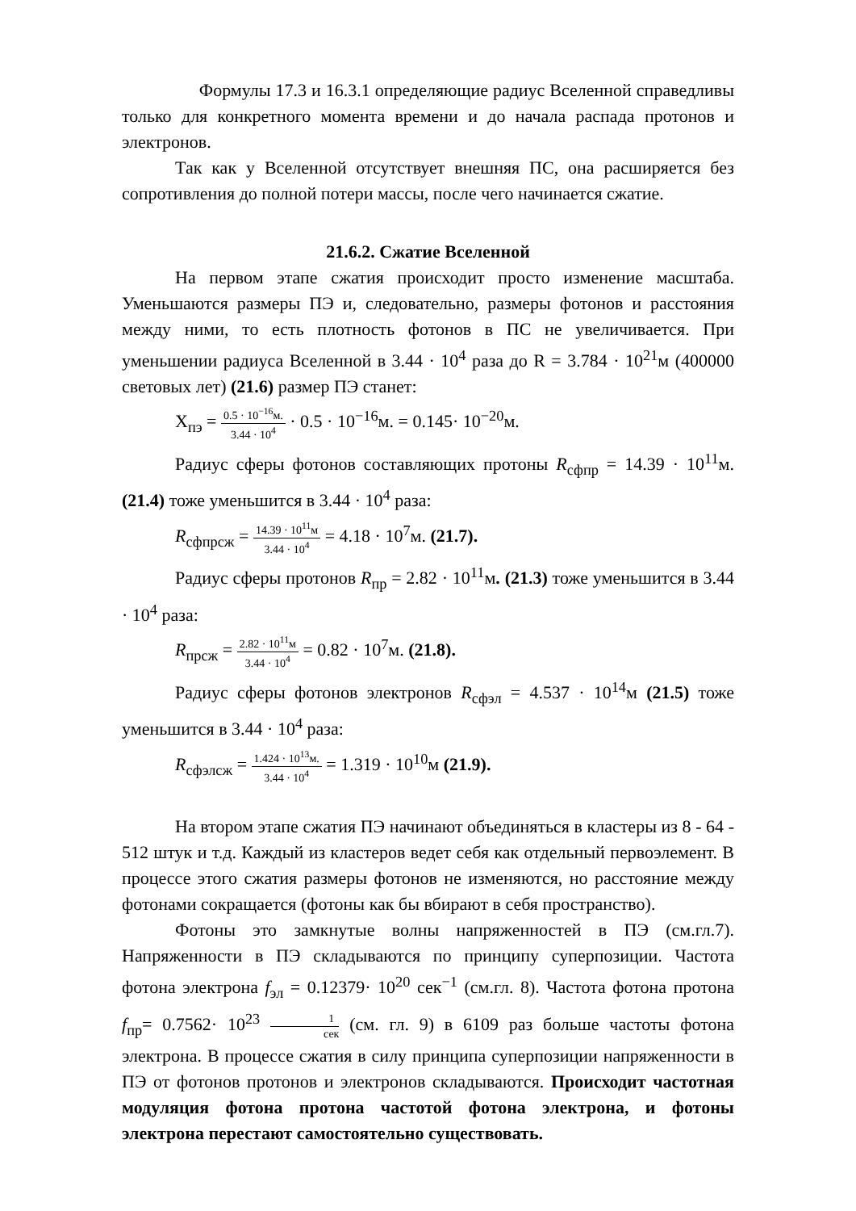Формулы 17.3 и 16.3.1 определяющие радиус Вселенной справедливы только для конкретного момента времени и до начала распада протонов и электронов.
Так как у Вселенной отсутствует внешняя ПС, она расширяется без сопротивления до полной потери массы, после чего начинается сжатие.
21.6.2. Сжатие Вселенной
На первом этапе сжатия происходит просто изменение масштаба. Уменьшаются размеры ПЭ и, следовательно, размеры фотонов и расстояния между ними, то есть плотность фотонов в ПС не увеличивается. При уменьшении радиуса Вселенной в 3.44 · 10<sup>4</sup> раза до R = 3.784 · 10<sup>21</sup>м (400000 световых лет) (21.6) размер ПЭ станет:
X<sub>пэ</sub> = 0.5 · 10<sup>−16</sup>м. 3.44 · 10<sup>4</sup> · 0.5 · 10<sup>−16</sup>м. = 0.145· 10<sup>−20</sup>м.
Радиус сферы фотонов составляющих протоны R<sub>сфпр</sub> = 14.39 · 10<sup>11</sup>м. (21.4) тоже уменьшится в 3.44 · 10<sup>4</sup> раза:
R<sub>сфпрсж</sub> = 14.39 · 10<sup>11</sup>м 3.44 · 10<sup>4</sup> = 4.18 · 10<sup>7</sup>м. (21.7).
Радиус сферы протонов R<sub>пр</sub> = 2.82 · 10<sup>11</sup>м. (21.3) тоже уменьшится в 3.44 · 10<sup>4</sup> раза:
R<sub>прсж</sub> = 2.82 · 10<sup>11</sup>м 3.44 · 10<sup>4</sup> = 0.82 · 10<sup>7</sup>м. (21.8).
Радиус сферы фотонов электронов R<sub>сфэл</sub> = 4.537 · 10<sup>14</sup>м (21.5) тоже уменьшится в 3.44 · 10<sup>4</sup> раза:
R<sub>сфэлсж</sub> = 1.424 · 10<sup>13</sup>м. 3.44 · 10<sup>4</sup> = 1.319 · 10<sup>10</sup>м (21.9).
На втором этапе сжатия ПЭ начинают объединяться в кластеры из 8 - 64 - 512 штук и т.д. Каждый из кластеров ведет себя как отдельный первоэлемент. В процессе этого сжатия размеры фотонов не изменяются, но расстояние между фотонами сокращается (фотоны как бы вбирают в себя пространство).
Фотоны это замкнутые волны напряженностей в ПЭ (см.гл.7). Напряженности в ПЭ складываются по принципу суперпозиции. Частота фотона электрона f<sub>эл</sub> = 0.12379· 10<sup>20</sup> сек<sup>−1</sup> (см.гл. 8). Частота фотона протона f<sub>пр</sub>= 0.7562· 10<sup>23</sup> 1 сек (см. гл. 9) в 6109 раз больше частоты фотона электрона. В процессе сжатия в силу принципа суперпозиции напряженности в ПЭ от фотонов протонов и электронов складываются. Происходит частотная модуляция фотона протона частотой фотона электрона, и фотоны электрона перестают самостоятельно существовать.